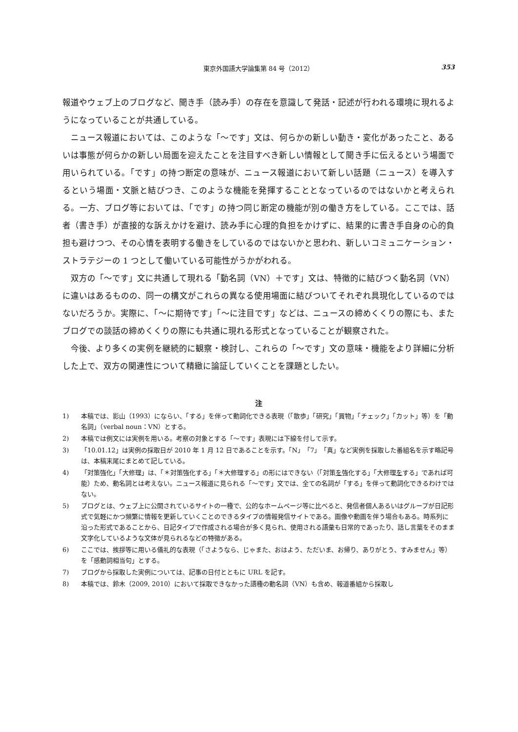東京外国語大学論集第 84 号（2012） 353
報道やウェブ上のブログなど、聞き手（読み手）の存在を意識して発話・記述が行われる環境に現れるようになっていることが共通している。
ニュース報道においては、このような「〜です」文は、何らかの新しい動き・変化があったこと、あるいは事態が何らかの新しい局面を迎えたことを注目すべき新しい情報として聞き手に伝えるという場面で用いられている。「です」の持つ断定の意味が、ニュース報道において新しい話題（ニュース）を導入するという場面・文脈と結びつき、このような機能を発揮することとなっているのではないかと考えられる。一方、ブログ等においては、「です」の持つ同じ断定の機能が別の働き方をしている。ここでは、話者（書き手）が直接的な訴えかけを避け、読み手に心理的負担をかけずに、結果的に書き手自身の心的負担も避けつつ、その心情を表明する働きをしているのではないかと思われ、新しいコミュニケーション・ストラテジーの 1 つとして働いている可能性がうかがわれる。
双方の「〜です」文に共通して現れる「動名詞（VN）＋です」文は、特徴的に結びつく動名詞（VN）に違いはあるものの、同一の構文がこれらの異なる使用場面に結びついてそれぞれ具現化しているのではないだろうか。実際に、「〜に期待です」「〜に注目です」などは、ニュースの締めくくりの際にも、またブログでの談話の締めくくりの際にも共通に現れる形式となっていることが観察された。
今後、より多くの実例を継続的に観察・検討し、これらの「〜です」文の意味・機能をより詳細に分析した上で、双方の関連性について精緻に論証していくことを課題としたい。
注
1) 本稿では、影山（1993）にならい、「する」を伴って動詞化できる表現（「散歩」「研究」「買物」「チェック」「カット」等）を「動名詞」（verbal noun：VN）とする。
2) 本稿では例文には実例を用いる。考察の対象とする「〜です」表現には下線を付して示す。
3) 「10.01.12」は実例の採取日が 2010 年 1 月 12 日であることを示す。「N」「7」「真」など実例を採取した番組名を示す略記号は、本稿末尾にまとめて記している。
4) 「対策強化」「大修理」は、「＊対策強化する」「＊大修理する」の形にはできない（「対策を強化する」「大修理をする」であれば可能）ため、動名詞とは考えない。ニュース報道に見られる「〜です」文では、全ての名詞が「する」を伴って動詞化できるわけではない。
5) ブログとは、ウェブ上に公開されているサイトの一種で、公的なホームページ等に比べると、発信者個人あるいはグループが日記形式で気軽にかつ頻繁に情報を更新していくことのできるタイプの情報発信サイトである。画像や動画を伴う場合もある。時系列に沿った形式であることから、日記タイプで作成される場合が多く見られ、使用される語彙も日常的であったり、話し言葉をそのまま文字化しているような文体が見られるなどの特徴がある。
6) ここでは、挨拶等に用いる儀礼的な表現（「さようなら、じゃまた、おはよう、ただいま、お帰り、ありがとう、すみません」等）を「感動詞相当句」とする。
7) ブログから採取した実例については、記事の日付とともに URL を記す。
8) 本稿では、鈴木（2009, 2010）において採取できなかった語種の動名詞（VN）も含め、報道番組から採取し